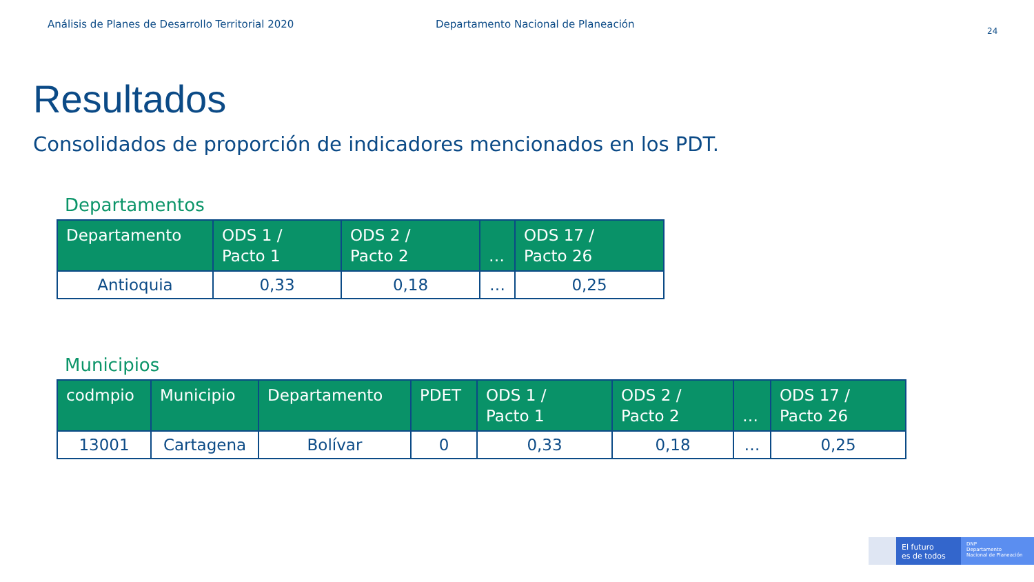Análisis de Planes de Desarrollo Territorial 2020 Departamento Nacional de Planeación
24
Resultados
Consolidados de proporción de indicadores mencionados en los PDT.
Departamentos
| Departamento | ODS 1 / Pacto 1 | ODS 2 / Pacto 2 | … | ODS 17 / Pacto 26 |
| --- | --- | --- | --- | --- |
| Antioquia | 0,33 | 0,18 | … | 0,25 |
Municipios
| codmpio | Municipio | Departamento | PDET | ODS 1 / Pacto 1 | ODS 2 / Pacto 2 | … | ODS 17 / Pacto 26 |
| --- | --- | --- | --- | --- | --- | --- | --- |
| 13001 | Cartagena | Bolívar | 0 | 0,33 | 0,18 | … | 0,25 |
El futuro
es de todos
DNP
Departamento
Nacional de Planeación